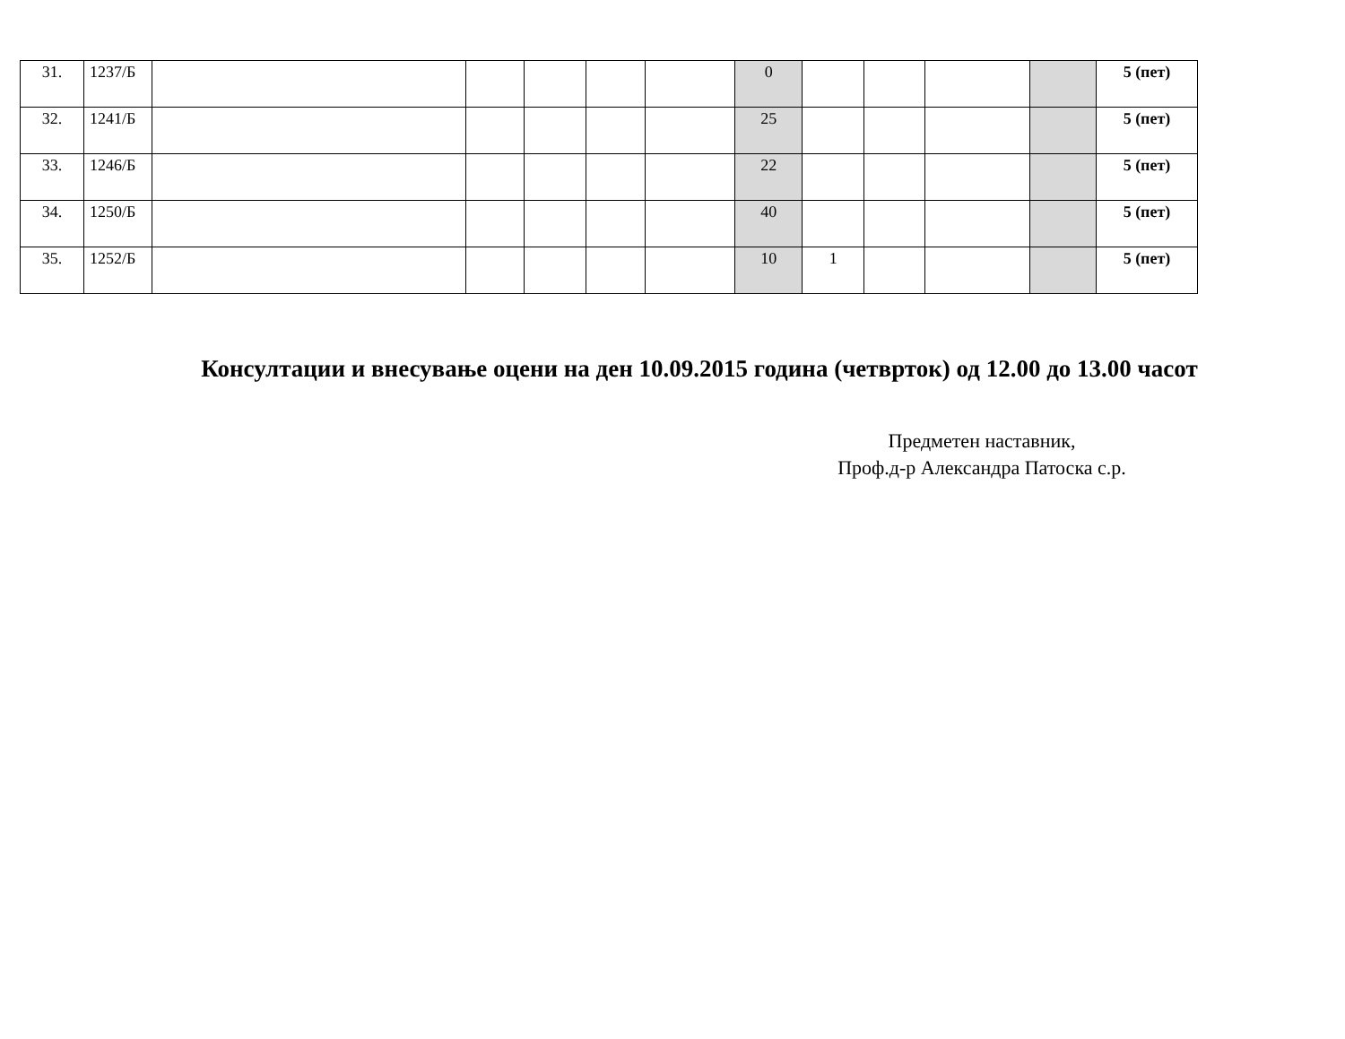| 31. | 1237/Б | | | | | | 0 | | | | | 5 (пет) |
| 32. | 1241/Б | | | | | | 25 | | | | | 5 (пет) |
| 33. | 1246/Б | | | | | | 22 | | | | | 5 (пет) |
| 34. | 1250/Б | | | | | | 40 | | | | | 5 (пет) |
| 35. | 1252/Б | | | | | | 10 | 1 | | | | 5 (пет) |
Консултации и внесување оцени на ден 10.09.2015 година (четврток) од 12.00 до 13.00 часот
Предметен наставник,
Проф.д-р Александра Патоска с.р.